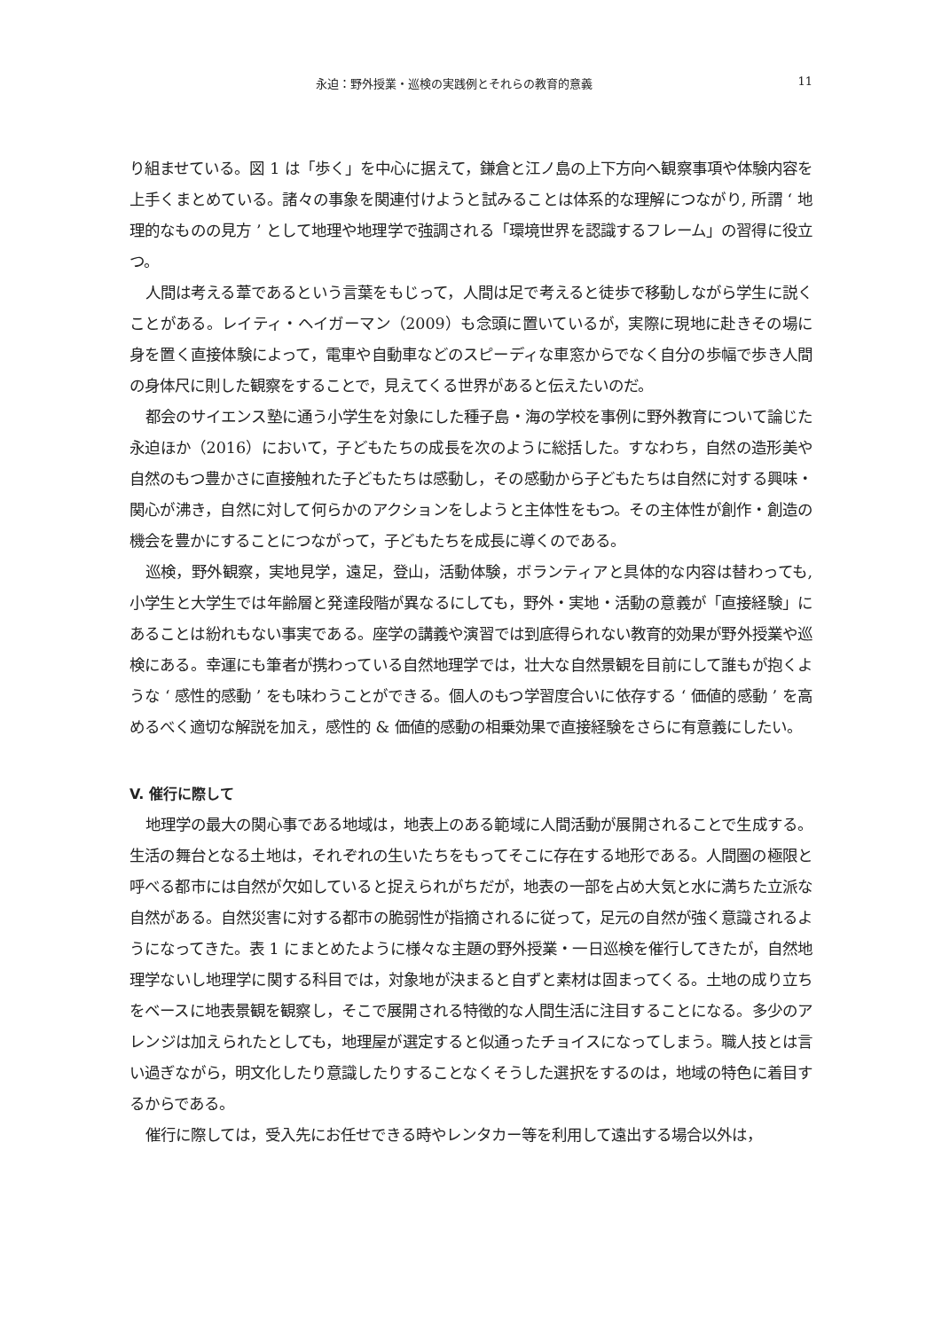永迫：野外授業・巡検の実践例とそれらの教育的意義 11
り組ませている。図 1 は「歩く」を中心に据えて，鎌倉と江ノ島の上下方向へ観察事項や体験内容を上手くまとめている。諸々の事象を関連付けようと試みることは体系的な理解につながり, 所謂 ‘ 地理的なものの見方 ’ として地理や地理学で強調される「環境世界を認識するフレーム」の習得に役立つ。
人間は考える葦であるという言葉をもじって，人間は足で考えると徒歩で移動しながら学生に説くことがある。レイティ・ヘイガーマン（2009）も念頭に置いているが，実際に現地に赴きその場に身を置く直接体験によって，電車や自動車などのスピーディな車窓からでなく自分の歩幅で歩き人間の身体尺に則した観察をすることで，見えてくる世界があると伝えたいのだ。
都会のサイエンス塾に通う小学生を対象にした種子島・海の学校を事例に野外教育について論じた永迫ほか（2016）において，子どもたちの成長を次のように総括した。すなわち，自然の造形美や自然のもつ豊かさに直接触れた子どもたちは感動し，その感動から子どもたちは自然に対する興味・関心が沸き，自然に対して何らかのアクションをしようと主体性をもつ。その主体性が創作・創造の機会を豊かにすることにつながって，子どもたちを成長に導くのである。
巡検，野外観察，実地見学，遠足，登山，活動体験，ボランティアと具体的な内容は替わっても, 小学生と大学生では年齢層と発達段階が異なるにしても，野外・実地・活動の意義が「直接経験」にあることは紛れもない事実である。座学の講義や演習では到底得られない教育的効果が野外授業や巡検にある。幸運にも筆者が携わっている自然地理学では，壮大な自然景観を目前にして誰もが抱くような ‘ 感性的感動 ’ をも味わうことができる。個人のもつ学習度合いに依存する ‘ 価値的感動 ’ を高めるべく適切な解説を加え，感性的 & 価値的感動の相乗効果で直接経験をさらに有意義にしたい。
V. 催行に際して
地理学の最大の関心事である地域は，地表上のある範域に人間活動が展開されることで生成する。生活の舞台となる土地は，それぞれの生いたちをもってそこに存在する地形である。人間圏の極限と呼べる都市には自然が欠如していると捉えられがちだが，地表の一部を占め大気と水に満ちた立派な自然がある。自然災害に対する都市の脆弱性が指摘されるに従って，足元の自然が強く意識されるようになってきた。表 1 にまとめたように様々な主題の野外授業・一日巡検を催行してきたが，自然地理学ないし地理学に関する科目では，対象地が決まると自ずと素材は固まってくる。土地の成り立ちをベースに地表景観を観察し，そこで展開される特徴的な人間生活に注目することになる。多少のアレンジは加えられたとしても，地理屋が選定すると似通ったチョイスになってしまう。職人技とは言い過ぎながら，明文化したり意識したりすることなくそうした選択をするのは，地域の特色に着目するからである。
催行に際しては，受入先にお任せできる時やレンタカー等を利用して遠出する場合以外は，